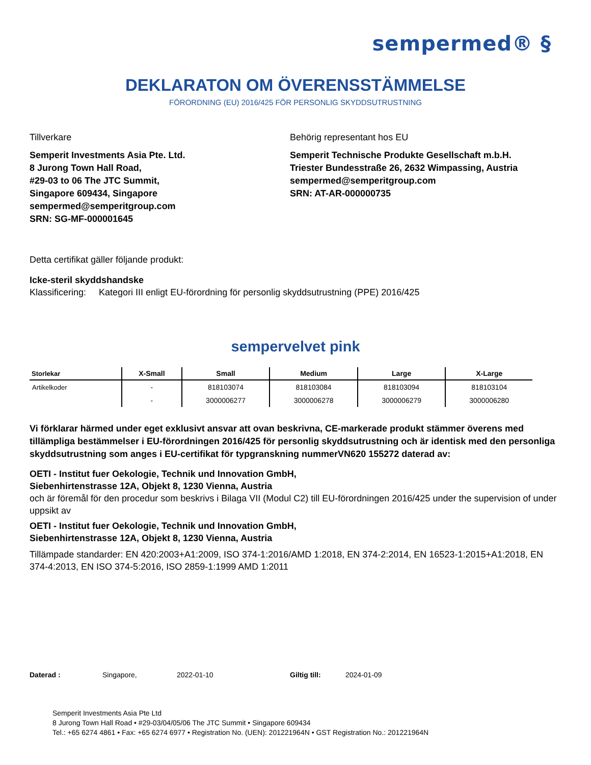sempermed® §
DEKLARATON OM ÖVERENSSTÄMMELSE
FÖRORDNING (EU) 2016/425 FÖR PERSONLIG SKYDDSUTRUSTNING
Tillverkare
Semperit Investments Asia Pte. Ltd.
8 Jurong Town Hall Road,
#29-03 to 06 The JTC Summit,
Singapore 609434, Singapore
sempermed@semperitgroup.com
SRN: SG-MF-000001645
Behörig representant hos EU
Semperit Technische Produkte Gesellschaft m.b.H.
Triester Bundesstraße 26, 2632 Wimpassing, Austria
sempermed@semperitgroup.com
SRN: AT-AR-000000735
Detta certifikat gäller följande produkt:
Icke-steril skyddshandske
Klassificering: Kategori III enligt EU-förordning för personlig skyddsutrustning (PPE) 2016/425
sempervelvet pink
| Storlekar | X-Small | Small | Medium | Large | X-Large |
| --- | --- | --- | --- | --- | --- |
| Artikelkoder | - | 818103074 | 818103084 | 818103094 | 818103104 |
| | - | 3000006277 | 3000006278 | 3000006279 | 3000006280 |
Vi förklarar härmed under eget exklusivt ansvar att ovan beskrivna, CE-markerade produkt stämmer överens med tillämpliga bestämmelser i EU-förordningen 2016/425 för personlig skyddsutrustning och är identisk med den personliga skyddsutrustning som anges i EU-certifikat för typgranskning nummerVN620 155272 daterad av:
OETI - Institut fuer Oekologie, Technik und Innovation GmbH,
Siebenhirtenstrasse 12A, Objekt 8, 1230 Vienna, Austria
och är föremål för den procedur som beskrivs i Bilaga VII (Modul C2) till EU-förordningen 2016/425 under the supervision of under uppsikt av
OETI - Institut fuer Oekologie, Technik und Innovation GmbH,
Siebenhirtenstrasse 12A, Objekt 8, 1230 Vienna, Austria
Tillämpade standarder: EN 420:2003+A1:2009, ISO 374-1:2016/AMD 1:2018, EN 374-2:2014, EN 16523-1:2015+A1:2018, EN 374-4:2013, EN ISO 374-5:2016, ISO 2859-1:1999 AMD 1:2011
Daterad : Singapore, 2022-01-10 Giltig till: 2024-01-09
Semperit Investments Asia Pte Ltd
8 Jurong Town Hall Road • #29-03/04/05/06 The JTC Summit • Singapore 609434
Tel.: +65 6274 4861 • Fax: +65 6274 6977 • Registration No. (UEN): 201221964N • GST Registration No.: 201221964N